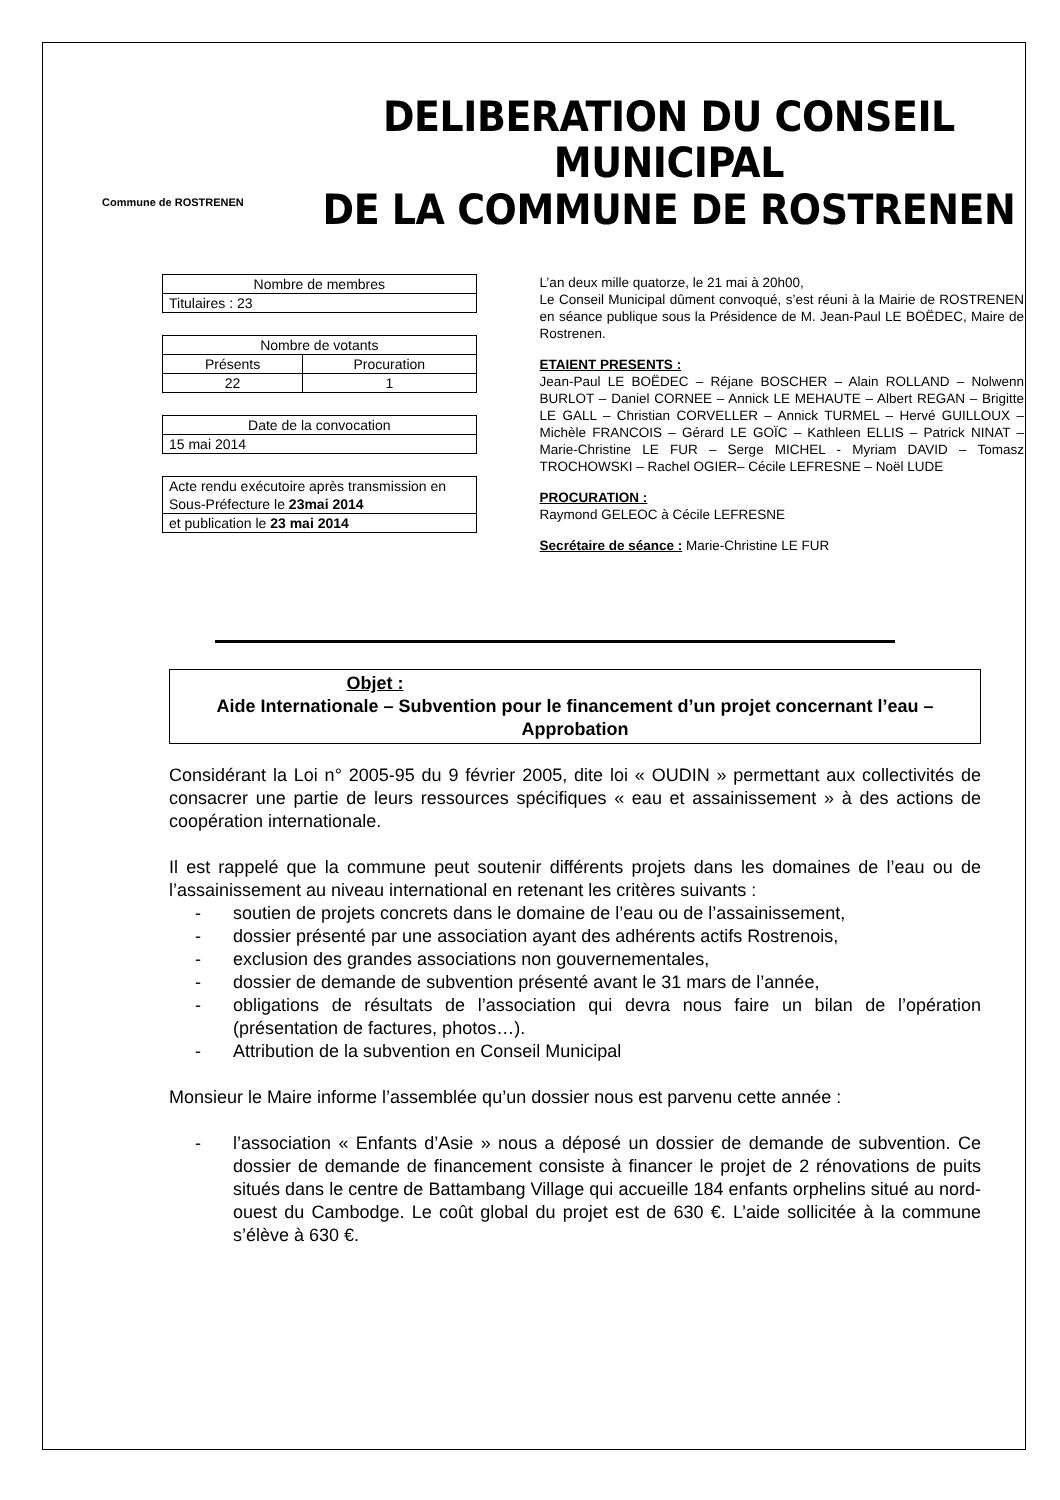Commune de ROSTRENEN
DELIBERATION DU CONSEIL MUNICIPAL
DE LA COMMUNE DE ROSTRENEN
| Nombre de membres |
| Titulaires : 23 |
| Nombre de votants | |
| Présents | Procuration |
| 22 | 1 |
| Date de la convocation |
| 15 mai 2014 |
| Acte rendu exécutoire après transmission en Sous-Préfecture le 23mai 2014 |
| et publication le 23 mai 2014 |
L’an deux mille quatorze, le 21 mai à 20h00,
Le Conseil Municipal dûment convoqué, s’est réuni à la Mairie de ROSTRENEN en séance publique sous la Présidence de M. Jean-Paul LE BOËDEC, Maire de Rostrenen.
ETAIENT PRESENTS :
Jean-Paul LE BOËDEC – Réjane BOSCHER – Alain ROLLAND – Nolwenn BURLOT – Daniel CORNEE – Annick LE MEHAUTE – Albert REGAN – Brigitte LE GALL – Christian CORVELLER – Annick TURMEL – Hervé GUILLOUX – Michèle FRANCOIS – Gérard LE GOÏC – Kathleen ELLIS – Patrick NINAT – Marie-Christine LE FUR – Serge MICHEL - Myriam DAVID – Tomasz TROCHOWSKI – Rachel OGIER– Cécile LEFRESNE – Noël LUDE
PROCURATION :
Raymond GELEOC à Cécile LEFRESNE
Secrétaire de séance : Marie-Christine LE FUR
Objet :
Aide Internationale – Subvention pour le financement d’un projet concernant l’eau – Approbation
Considérant la Loi n° 2005-95 du 9 février 2005, dite loi « OUDIN » permettant aux collectivités de consacrer une partie de leurs ressources spécifiques « eau et assainissement » à des actions de coopération internationale.
Il est rappelé que la commune peut soutenir différents projets dans les domaines de l’eau ou de l’assainissement au niveau international en retenant les critères suivants :
- soutien de projets concrets dans le domaine de l’eau ou de l’assainissement,
- dossier présenté par une association ayant des adhérents actifs Rostrenois,
- exclusion des grandes associations non gouvernementales,
- dossier de demande de subvention présenté avant le 31 mars de l’année,
- obligations de résultats de l’association qui devra nous faire un bilan de l’opération (présentation de factures, photos…).
- Attribution de la subvention en Conseil Municipal
Monsieur le Maire informe l’assemblée qu’un dossier nous est parvenu cette année :
- l’association « Enfants d’Asie » nous a déposé un dossier de demande de subvention. Ce dossier de demande de financement consiste à financer le projet de 2 rénovations de puits situés dans le centre de Battambang Village qui accueille 184 enfants orphelins situé au nord-ouest du Cambodge. Le coût global du projet est de 630 €. L’aide sollicitée à la commune s’élève à 630 €.